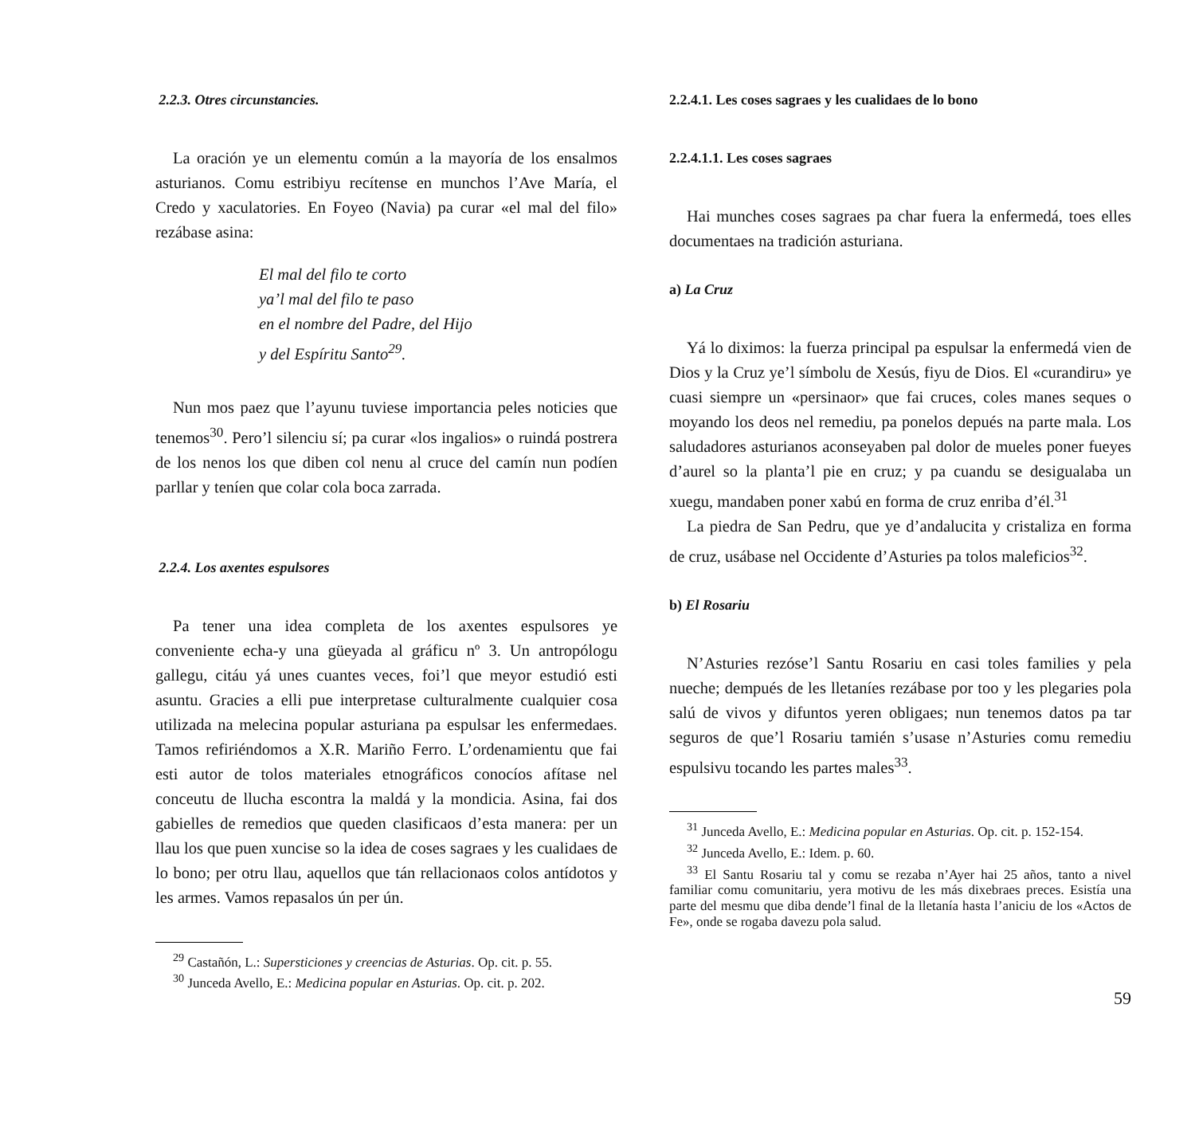2.2.3. Otres circunstancies.
La oración ye un elementu común a la mayoría de los ensalmos asturianos. Comu estribiyu recítense en munchos l’Ave María, el Credo y xaculatories. En Foyeo (Navia) pa curar «el mal del filo» rezábase asina:
El mal del filo te corto
ya’l mal del filo te paso
en el nombre del Padre, del Hijo
y del Espíritu Santo<sup>29</sup>.
Nun mos paez que l’ayunu tuviese importancia peles noticies que tenemos<sup>30</sup>. Pero’l silenciu sí; pa curar «los ingalios» o ruindá postrera de los nenos los que diben col nenu al cruce del camín nun podíen parllar y teníen que colar cola boca zarrada.
2.2.4. Los axentes espulsores
Pa tener una idea completa de los axentes espulsores ye conveniente echa-y una güeyada al gráficu nº 3. Un antropólogu gallegu, citáu yá unes cuantes veces, foi’l que meyor estudió esti asuntu. Gracies a elli pue interpretase culturalmente cualquier cosa utilizada na melecina popular asturiana pa espulsar les enfermedaes. Tamos refiriéndomos a X.R. Mariño Ferro. L’ordenamientu que fai esti autor de tolos materiales etnográficos conocíos afítase nel conceutu de llucha escontra la maldá y la mondicia. Asina, fai dos gabielles de remedios que queden clasificaos d’esta manera: per un llau los que puen xuncise so la idea de coses sagraes y les cualidaes de lo bono; per otru llau, aquellos que tán rellacionaos colos antídotos y les armes. Vamos repasalos ún per ún.
<sup>29</sup> Castañón, L.: Supersticiones y creencias de Asturias. Op. cit. p. 55.
<sup>30</sup> Junceda Avello, E.: Medicina popular en Asturias. Op. cit. p. 202.
2.2.4.1. Les coses sagraes y les cualidaes de lo bono
2.2.4.1.1. Les coses sagraes
Hai munches coses sagraes pa char fuera la enfermedá, toes elles documentaes na tradición asturiana.
a) La Cruz
Yá lo diximos: la fuerza principal pa espulsar la enfermedá vien de Dios y la Cruz ye’l símbolu de Xesús, fiyu de Dios. El «curandiru» ye cuasi siempre un «persinaor» que fai cruces, coles manes seques o moyando los deos nel remediu, pa ponelos depués na parte mala. Los saludadores asturianos aconseyaben pal dolor de mueles poner fueyes d’aurel so la planta’l pie en cruz; y pa cuandu se desigualaba un xuegu, mandaben poner xabú en forma de cruz enriba d’él.<sup>31</sup>
La piedra de San Pedru, que ye d’andalucita y cristaliza en forma de cruz, usábase nel Occidente d’Asturies pa tolos maleficios<sup>32</sup>.
b) El Rosariu
N’Asturies rezóse’l Santu Rosariu en casi toles families y pela nueche; dempués de les lletaníes rezábase por too y les plegaries pola salú de vivos y difuntos yeren obligaes; nun tenemos datos pa tar seguros de que’l Rosariu tamién s’usase n’Asturies comu remediu espulsivu tocando les partes males<sup>33</sup>.
<sup>31</sup> Junceda Avello, E.: Medicina popular en Asturias. Op. cit. p. 152-154.
<sup>32</sup> Junceda Avello, E.: Idem. p. 60.
<sup>33</sup> El Santu Rosariu tal y comu se rezaba n’Ayer hai 25 años, tanto a nivel familiar comu comunitariu, yera motivu de les más dixebraes preces. Esistía una parte del mesmu que diba dende’l final de la lletanía hasta l’aniciu de los «Actos de Fe», onde se rogaba davezu pola salud.
59